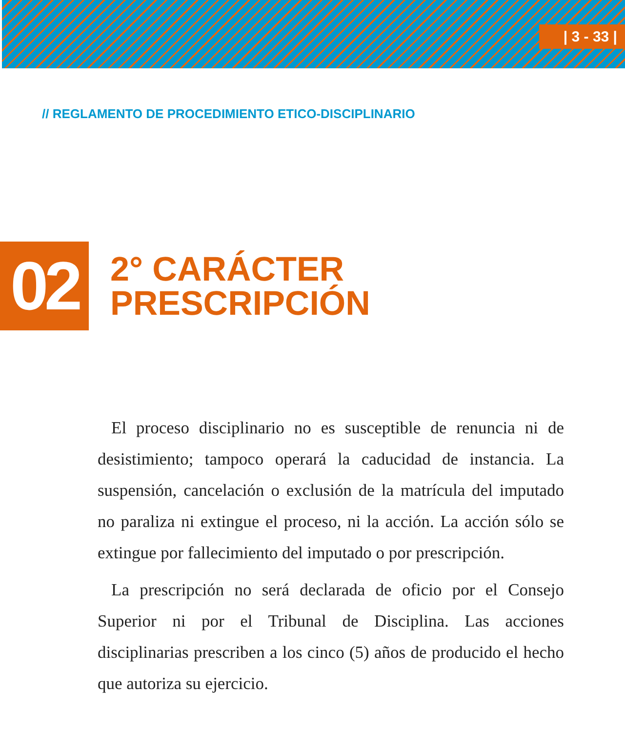| 3 - 33 |
// REGLAMENTO DE PROCEDIMIENTO ETICO-DISCIPLINARIO
02
2° CARÁCTER
PRESCRIPCIÓN
El proceso disciplinario no es susceptible de renuncia ni de desistimiento; tampoco operará la caducidad de instancia. La suspensión, cancelación o exclusión de la matrícula del imputado no paraliza ni extingue el proceso, ni la acción. La acción sólo se extingue por fallecimiento del imputado o por prescripción.
La prescripción no será declarada de oficio por el Consejo Superior ni por el Tribunal de Disciplina. Las acciones disciplinarias prescriben a los cinco (5) años de producido el hecho que autoriza su ejercicio.